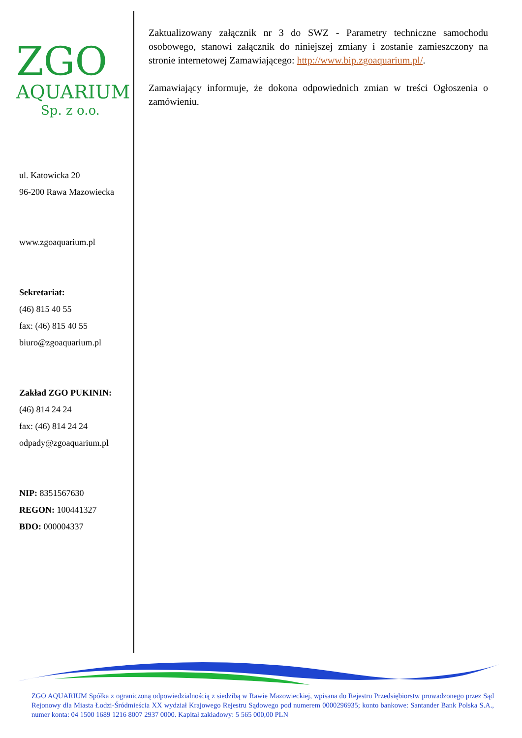ZGO
AQUARIUM
Sp. z o.o.
ul. Katowicka 20
96-200 Rawa Mazowiecka
www.zgoaquarium.pl
Sekretariat:
(46) 815 40 55
fax: (46) 815 40 55
biuro@zgoaquarium.pl
Zakład ZGO PUKININ:
(46) 814 24 24
fax: (46) 814 24 24
odpady@zgoaquarium.pl
NIP: 8351567630
REGON: 100441327
BDO: 000004337
Zaktualizowany załącznik nr 3 do SWZ - Parametry techniczne samochodu osobowego, stanowi załącznik do niniejszej zmiany i zostanie zamieszczony na stronie internetowej Zamawiającego: http://www.bip.zgoaquarium.pl/.
Zamawiający informuje, że dokona odpowiednich zmian w treści Ogłoszenia o zamówieniu.
ZGO AQUARIUM Spółka z ograniczoną odpowiedzialnością z siedzibą w Rawie Mazowieckiej, wpisana do Rejestru Przedsiębiorstw prowadzonego przez Sąd Rejonowy dla Miasta Łodzi-Śródmieścia XX wydział Krajowego Rejestru Sądowego pod numerem 0000296935; konto bankowe: Santander Bank Polska S.A., numer konta: 04 1500 1689 1216 8007 2937 0000. Kapitał zakładowy: 5 565 000,00 PLN